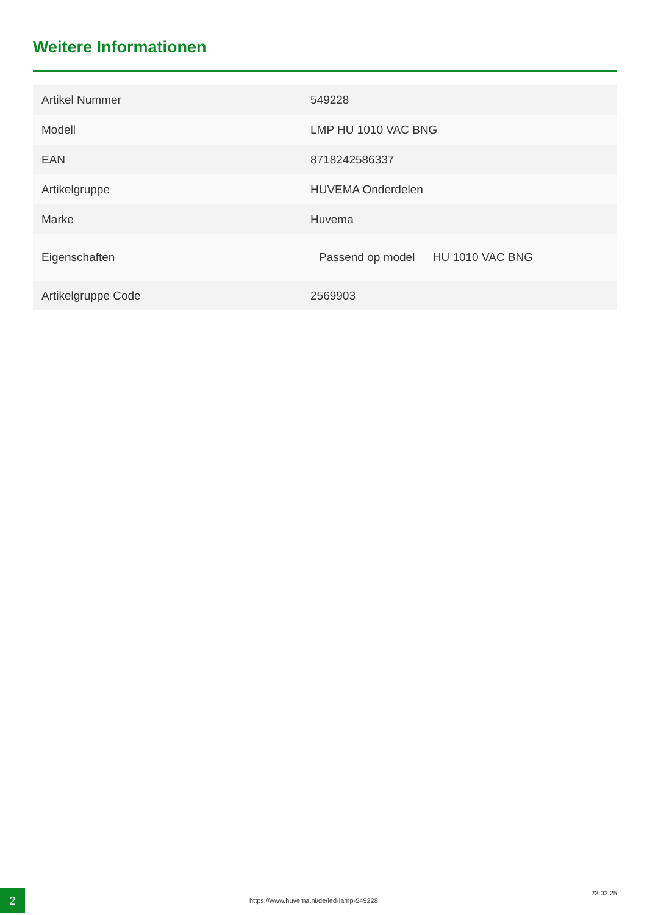Weitere Informationen
| Artikel Nummer | 549228 |
| Modell | LMP HU 1010 VAC BNG |
| EAN | 8718242586337 |
| Artikelgruppe | HUVEMA Onderdelen |
| Marke | Huvema |
| Eigenschaften | Passend op model HU 1010 VAC BNG |
| Artikelgruppe Code | 2569903 |
2
https://www.huvema.nl/de/led-lamp-549228
23.02.25